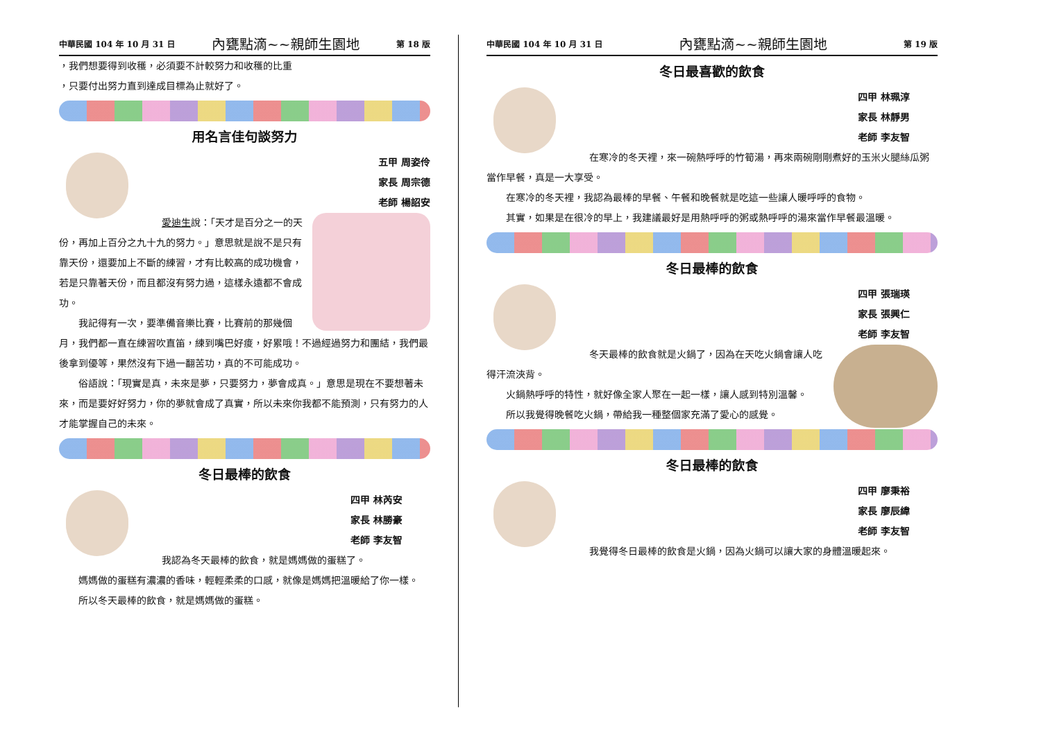中華民國 104 年 10 月 31 日 內甕點滴~~親師生園地 第 18 版
，我們想要得到收穫，必須要不計較努力和收穫的比重
，只要付出努力直到達成目標為止就好了。
用名言佳句談努力
五甲 周姿伶
家長 周宗德
老師 楊詔安
愛迪生說：「天才是百分之一的天份，再加上百分之九十九的努力。」意思就是說不是只有靠天份，還要加上不斷的練習，才有比較高的成功機會，若是只靠著天份，而且都沒有努力過，這樣永遠都不會成功。
我記得有一次，要準備音樂比賽，比賽前的那幾個月，我們都一直在練習吹直笛，練到嘴巴好痠，好累哦！不過經過努力和團結，我們最後拿到優等，果然沒有下過一翻苦功，真的不可能成功。
俗語說：「現實是真，未來是夢，只要努力，夢會成真。」意思是現在不要想著未來，而是要好好努力，你的夢就會成了真實，所以未來你我都不能預測，只有努力的人才能掌握自己的未來。
冬日最棒的飲食
四甲 林芮安
家長 林勝豪
老師 李友智
我認為冬天最棒的飲食，就是媽媽做的蛋糕了。
媽媽做的蛋糕有濃濃的香味，輕輕柔柔的口感，就像是媽媽把溫暖給了你一樣。
所以冬天最棒的飲食，就是媽媽做的蛋糕。
中華民國 104 年 10 月 31 日 內甕點滴~~親師生園地 第 19 版
冬日最喜歡的飲食
四甲 林珮淳
家長 林靜男
老師 李友智
在寒冷的冬天裡，來一碗熱呼呼的竹筍湯，再來兩碗剛剛煮好的玉米火腿絲瓜粥當作早餐，真是一大享受。
在寒冷的冬天裡，我認為最棒的早餐、午餐和晚餐就是吃這一些讓人暖呼呼的食物。
其實，如果是在很冷的早上，我建議最好是用熱呼呼的粥或熱呼呼的湯來當作早餐最溫暖。
冬日最棒的飲食
四甲 張瑞瑛
家長 張興仁
老師 李友智
冬天最棒的飲食就是火鍋了，因為在天吃火鍋會讓人吃得汗流浹背。
火鍋熱呼呼的特性，就好像全家人聚在一起一樣，讓人感到特別溫馨。
所以我覺得晚餐吃火鍋，帶給我一種整個家充滿了愛心的感覺。
冬日最棒的飲食
四甲 廖秉裕
家長 廖辰緯
老師 李友智
我覺得冬日最棒的飲食是火鍋，因為火鍋可以讓大家的身體溫暖起來。